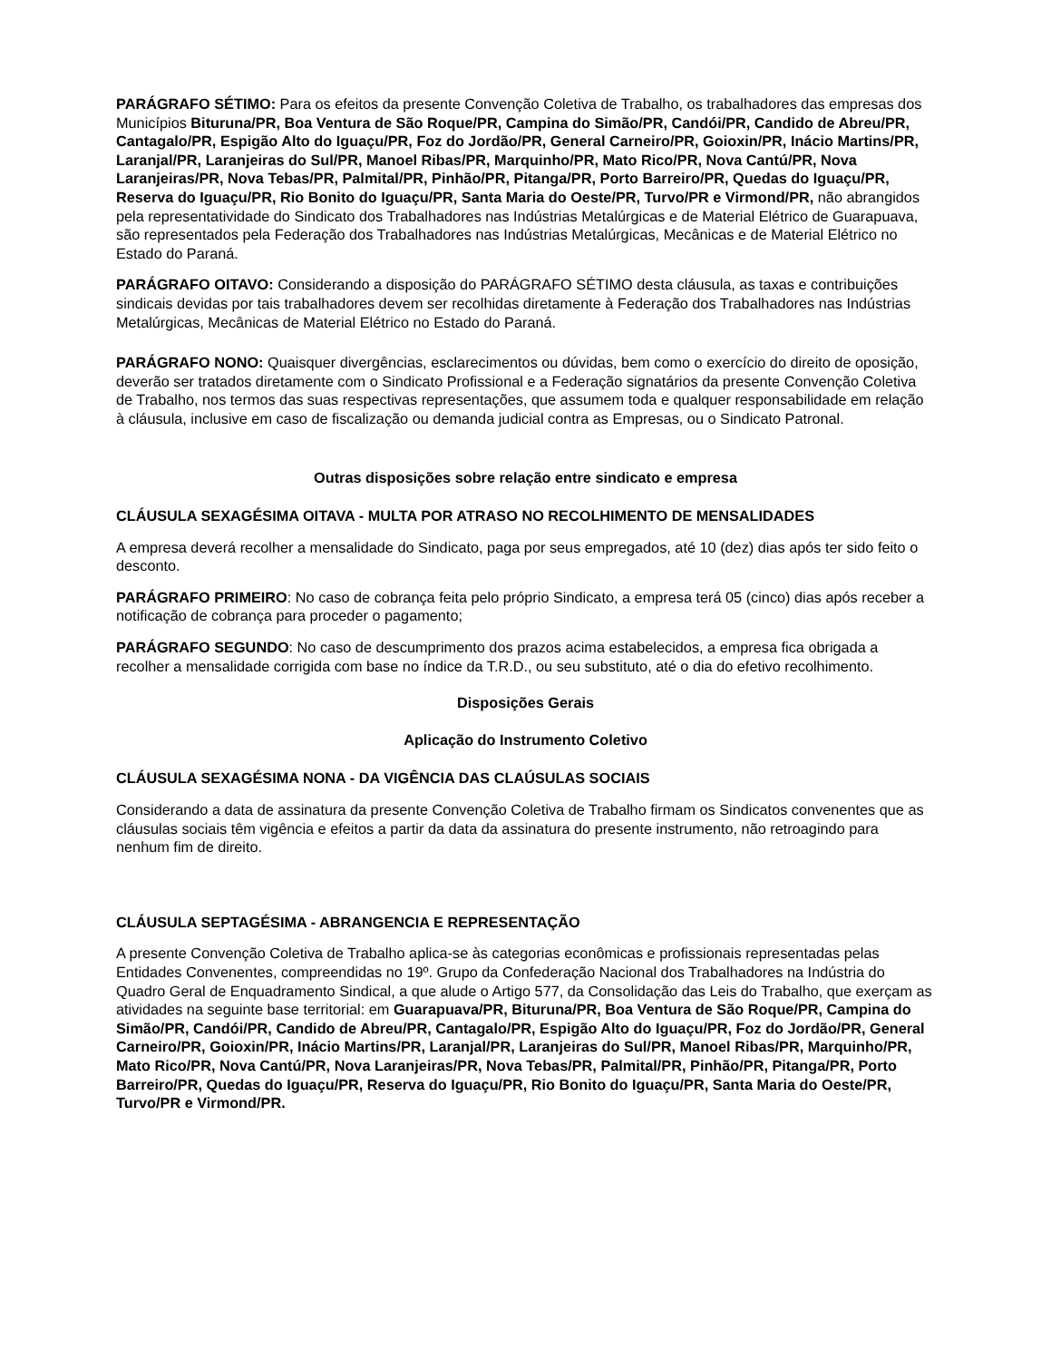PARÁGRAFO SÉTIMO: Para os efeitos da presente Convenção Coletiva de Trabalho, os trabalhadores das empresas dos Municípios Bituruna/PR, Boa Ventura de São Roque/PR, Campina do Simão/PR, Candói/PR, Candido de Abreu/PR, Cantagalo/PR, Espigão Alto do Iguaçu/PR, Foz do Jordão/PR, General Carneiro/PR, Goioxin/PR, Inácio Martins/PR, Laranjal/PR, Laranjeiras do Sul/PR, Manoel Ribas/PR, Marquinho/PR, Mato Rico/PR, Nova Cantú/PR, Nova Laranjeiras/PR, Nova Tebas/PR, Palmital/PR, Pinhão/PR, Pitanga/PR, Porto Barreiro/PR, Quedas do Iguaçu/PR, Reserva do Iguaçu/PR, Rio Bonito do Iguaçu/PR, Santa Maria do Oeste/PR, Turvo/PR e Virmond/PR, não abrangidos pela representatividade do Sindicato dos Trabalhadores nas Indústrias Metalúrgicas e de Material Elétrico de Guarapuava, são representados pela Federação dos Trabalhadores nas Indústrias Metalúrgicas, Mecânicas e de Material Elétrico no Estado do Paraná.
PARÁGRAFO OITAVO: Considerando a disposição do PARÁGRAFO SÉTIMO desta cláusula, as taxas e contribuições sindicais devidas por tais trabalhadores devem ser recolhidas diretamente à Federação dos Trabalhadores nas Indústrias Metalúrgicas, Mecânicas de Material Elétrico no Estado do Paraná.
PARÁGRAFO NONO: Quaisquer divergências, esclarecimentos ou dúvidas, bem como o exercício do direito de oposição, deverão ser tratados diretamente com o Sindicato Profissional e a Federação signatários da presente Convenção Coletiva de Trabalho, nos termos das suas respectivas representações, que assumem toda e qualquer responsabilidade em relação à cláusula, inclusive em caso de fiscalização ou demanda judicial contra as Empresas, ou o Sindicato Patronal.
Outras disposições sobre relação entre sindicato e empresa
CLÁUSULA SEXAGÉSIMA OITAVA - MULTA POR ATRASO NO RECOLHIMENTO DE MENSALIDADES
A empresa deverá recolher a mensalidade do Sindicato, paga por seus empregados, até 10 (dez) dias após ter sido feito o desconto.
PARÁGRAFO PRIMEIRO: No caso de cobrança feita pelo próprio Sindicato, a empresa terá 05 (cinco) dias após receber a notificação de cobrança para proceder o pagamento;
PARÁGRAFO SEGUNDO: No caso de descumprimento dos prazos acima estabelecidos, a empresa fica obrigada a recolher a mensalidade corrigida com base no índice da T.R.D., ou seu substituto, até o dia do efetivo recolhimento.
Disposições Gerais
Aplicação do Instrumento Coletivo
CLÁUSULA SEXAGÉSIMA NONA - DA VIGÊNCIA DAS CLAÚSULAS SOCIAIS
Considerando a data de assinatura da presente Convenção Coletiva de Trabalho firmam os Sindicatos convenentes que as cláusulas sociais têm vigência e efeitos a partir da data da assinatura do presente instrumento, não retroagindo para nenhum fim de direito.
CLÁUSULA SEPTAGÉSIMA - ABRANGENCIA E REPRESENTAÇÃO
A presente Convenção Coletiva de Trabalho aplica-se às categorias econômicas e profissionais representadas pelas Entidades Convenentes, compreendidas no 19º. Grupo da Confederação Nacional dos Trabalhadores na Indústria do Quadro Geral de Enquadramento Sindical, a que alude o Artigo 577, da Consolidação das Leis do Trabalho, que exerçam as atividades na seguinte base territorial: em Guarapuava/PR, Bituruna/PR, Boa Ventura de São Roque/PR, Campina do Simão/PR, Candói/PR, Candido de Abreu/PR, Cantagalo/PR, Espigão Alto do Iguaçu/PR, Foz do Jordão/PR, General Carneiro/PR, Goioxin/PR, Inácio Martins/PR, Laranjal/PR, Laranjeiras do Sul/PR, Manoel Ribas/PR, Marquinho/PR, Mato Rico/PR, Nova Cantú/PR, Nova Laranjeiras/PR, Nova Tebas/PR, Palmital/PR, Pinhão/PR, Pitanga/PR, Porto Barreiro/PR, Quedas do Iguaçu/PR, Reserva do Iguaçu/PR, Rio Bonito do Iguaçu/PR, Santa Maria do Oeste/PR, Turvo/PR e Virmond/PR.